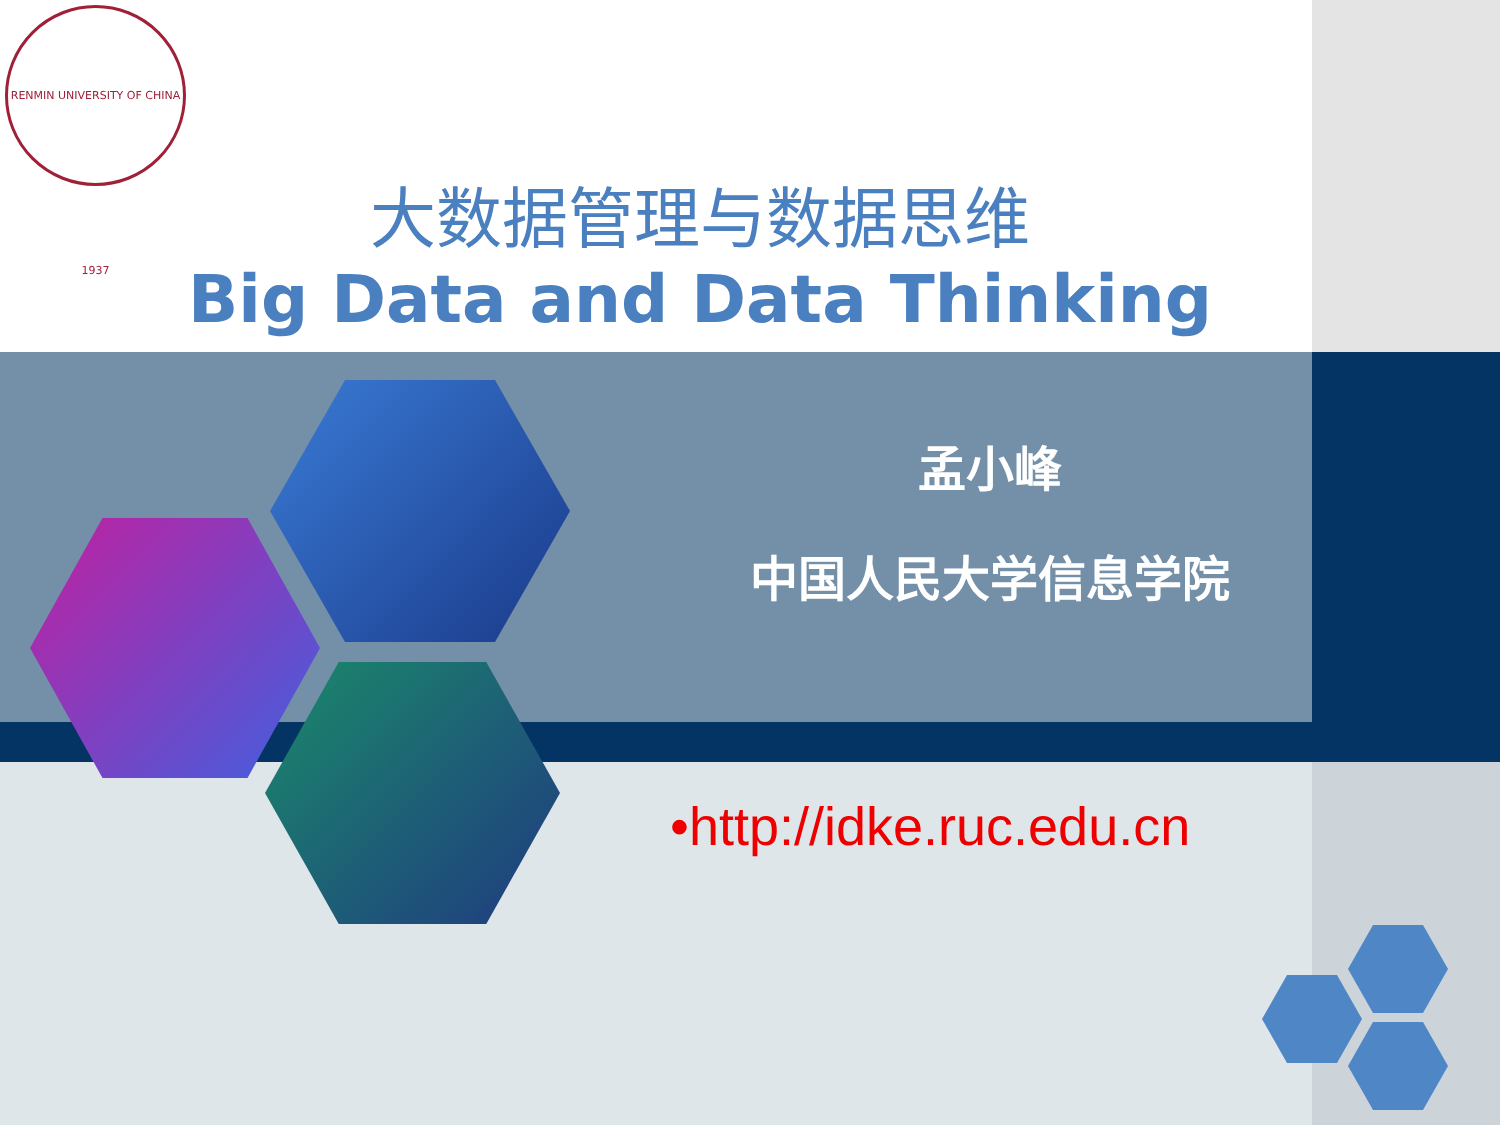RENMIN UNIVERSITY OF CHINA 1937
大数据管理与数据思维
Big Data and Data Thinking
孟小峰
中国人民大学信息学院
•http://idke.ruc.edu.cn